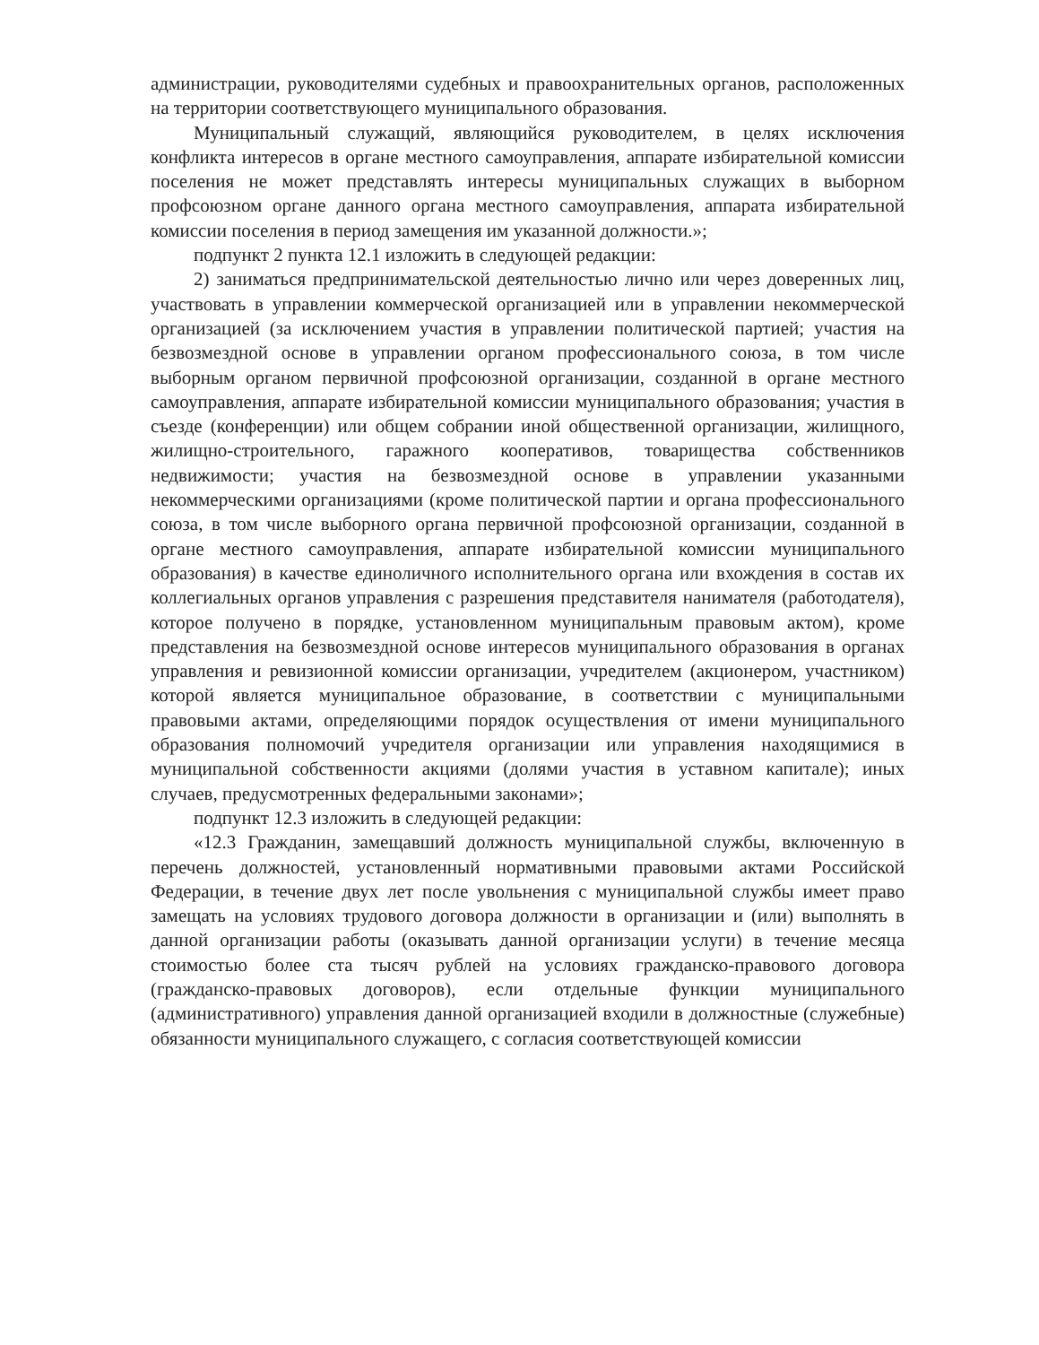администрации, руководителями судебных и правоохранительных органов, расположенных на территории соответствующего муниципального образования.
Муниципальный служащий, являющийся руководителем, в целях исключения конфликта интересов в органе местного самоуправления, аппарате избирательной комиссии поселения не может представлять интересы муниципальных служащих в выборном профсоюзном органе данного органа местного самоуправления, аппарата избирательной комиссии поселения в период замещения им указанной должности.»;
подпункт 2 пункта 12.1 изложить в следующей редакции:
2) заниматься предпринимательской деятельностью лично или через доверенных лиц, участвовать в управлении коммерческой организацией или в управлении некоммерческой организацией (за исключением участия в управлении политической партией; участия на безвозмездной основе в управлении органом профессионального союза, в том числе выборным органом первичной профсоюзной организации, созданной в органе местного самоуправления, аппарате избирательной комиссии муниципального образования; участия в съезде (конференции) или общем собрании иной общественной организации, жилищного, жилищно-строительного, гаражного кооперативов, товарищества собственников недвижимости; участия на безвозмездной основе в управлении указанными некоммерческими организациями (кроме политической партии и органа профессионального союза, в том числе выборного органа первичной профсоюзной организации, созданной в органе местного самоуправления, аппарате избирательной комиссии муниципального образования) в качестве единоличного исполнительного органа или вхождения в состав их коллегиальных органов управления с разрешения представителя нанимателя (работодателя), которое получено в порядке, установленном муниципальным правовым актом), кроме представления на безвозмездной основе интересов муниципального образования в органах управления и ревизионной комиссии организации, учредителем (акционером, участником) которой является муниципальное образование, в соответствии с муниципальными правовыми актами, определяющими порядок осуществления от имени муниципального образования полномочий учредителя организации или управления находящимися в муниципальной собственности акциями (долями участия в уставном капитале); иных случаев, предусмотренных федеральными законами»;
подпункт 12.3 изложить в следующей редакции:
«12.3 Гражданин, замещавший должность муниципальной службы, включенную в перечень должностей, установленный нормативными правовыми актами Российской Федерации, в течение двух лет после увольнения с муниципальной службы имеет право замещать на условиях трудового договора должности в организации и (или) выполнять в данной организации работы (оказывать данной организации услуги) в течение месяца стоимостью более ста тысяч рублей на условиях гражданско-правового договора (гражданско-правовых договоров), если отдельные функции муниципального (административного) управления данной организацией входили в должностные (служебные) обязанности муниципального служащего, с согласия соответствующей комиссии